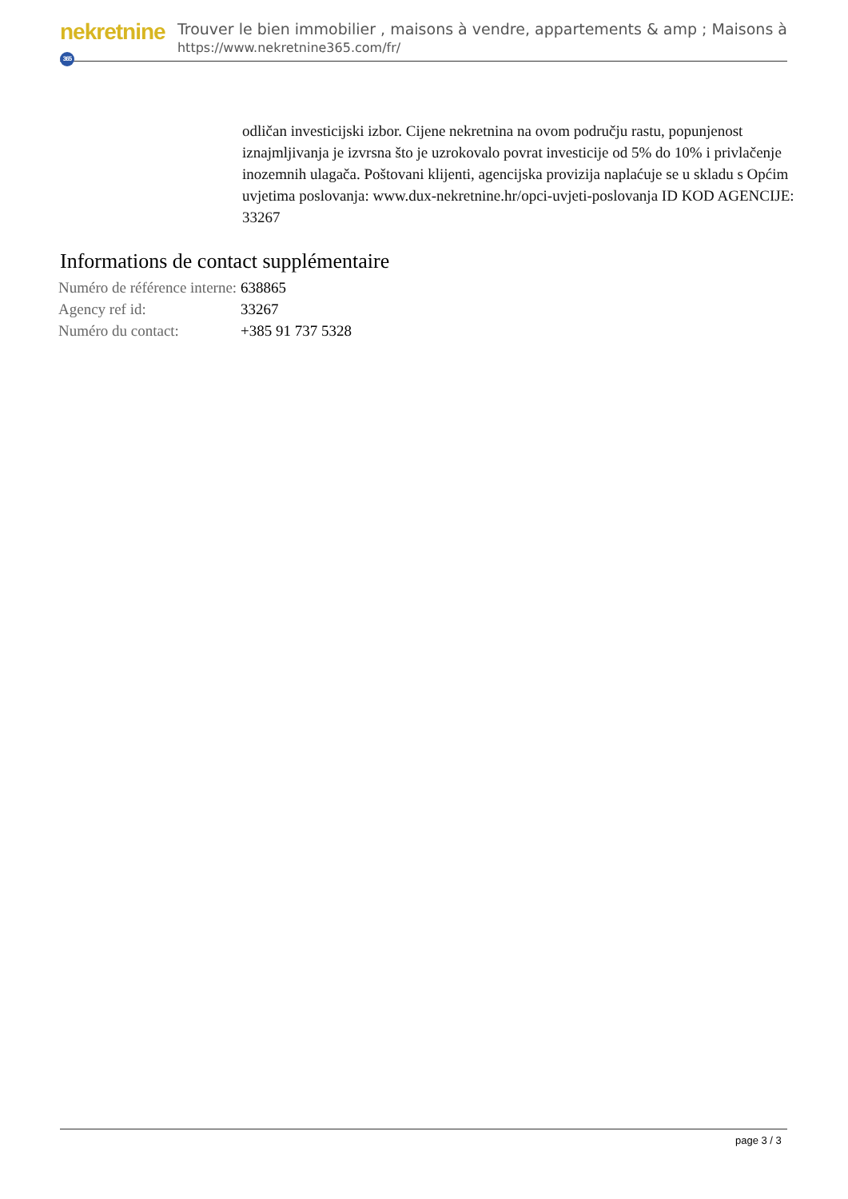nekretnine 365
Trouver le bien immobilier , maisons à vendre, appartements & amp ; Maisons à
https://www.nekretnine365.com/fr/
odličan investicijski izbor. Cijene nekretnina na ovom području rastu, popunjenost iznajmljivanja je izvrsna što je uzrokovalo povrat investicije od 5% do 10% i privlačenje inozemnih ulagača. Poštovani klijenti, agencijska provizija naplaćuje se u skladu s Općim uvjetima poslovanja: www.dux-nekretnine.hr/opci-uvjeti-poslovanja ID KOD AGENCIJE: 33267
Informations de contact supplémentaire
| Numéro de référence interne: | 638865 |
| Agency ref id: | 33267 |
| Numéro du contact: | +385 91 737 5328 |
page 3 / 3